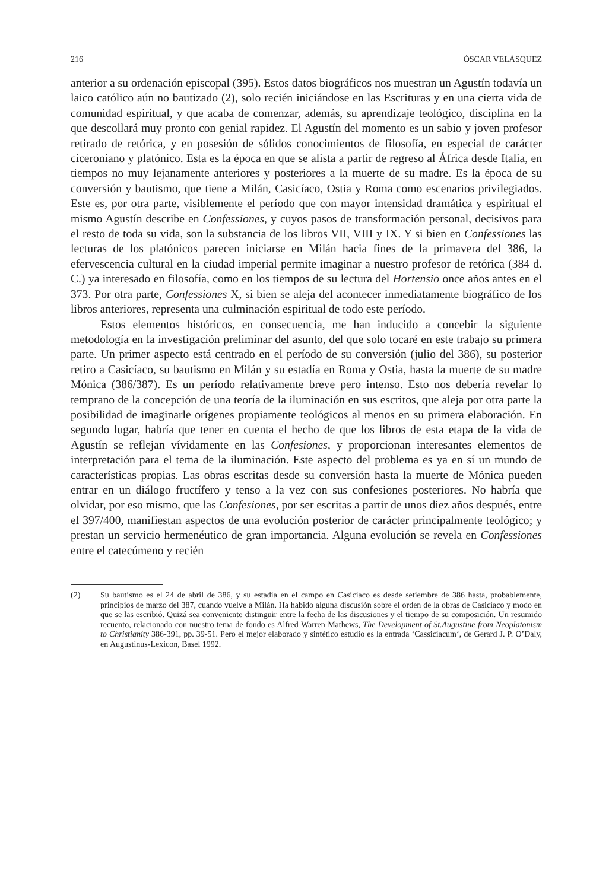216 ÓSCAR VELÁSQUEZ
anterior a su ordenación episcopal (395). Estos datos biográficos nos muestran un Agustín todavía un laico católico aún no bautizado (2), solo recién iniciándose en las Escrituras y en una cierta vida de comunidad espiritual, y que acaba de comenzar, además, su aprendizaje teológico, disciplina en la que descollará muy pronto con genial rapidez. El Agustín del momento es un sabio y joven profesor retirado de retórica, y en posesión de sólidos conocimientos de filosofía, en especial de carácter ciceroniano y platónico. Esta es la época en que se alista a partir de regreso al África desde Italia, en tiempos no muy lejanamente anteriores y posteriores a la muerte de su madre. Es la época de su conversión y bautismo, que tiene a Milán, Casicíaco, Ostia y Roma como escenarios privilegiados. Este es, por otra parte, visiblemente el período que con mayor intensidad dramática y espiritual el mismo Agustín describe en Confessiones, y cuyos pasos de transformación personal, decisivos para el resto de toda su vida, son la substancia de los libros VII, VIII y IX. Y si bien en Confessiones las lecturas de los platónicos parecen iniciarse en Milán hacia fines de la primavera del 386, la efervescencia cultural en la ciudad imperial permite imaginar a nuestro profesor de retórica (384 d. C.) ya interesado en filosofía, como en los tiempos de su lectura del Hortensio once años antes en el 373. Por otra parte, Confessiones X, si bien se aleja del acontecer inmediatamente biográfico de los libros anteriores, representa una culminación espiritual de todo este período.
Estos elementos históricos, en consecuencia, me han inducido a concebir la siguiente metodología en la investigación preliminar del asunto, del que solo tocaré en este trabajo su primera parte. Un primer aspecto está centrado en el período de su conversión (julio del 386), su posterior retiro a Casicíaco, su bautismo en Milán y su estadía en Roma y Ostia, hasta la muerte de su madre Mónica (386/387). Es un período relativamente breve pero intenso. Esto nos debería revelar lo temprano de la concepción de una teoría de la iluminación en sus escritos, que aleja por otra parte la posibilidad de imaginarle orígenes propiamente teológicos al menos en su primera elaboración. En segundo lugar, habría que tener en cuenta el hecho de que los libros de esta etapa de la vida de Agustín se reflejan vívidamente en las Confesiones, y proporcionan interesantes elementos de interpretación para el tema de la iluminación. Este aspecto del problema es ya en sí un mundo de características propias. Las obras escritas desde su conversión hasta la muerte de Mónica pueden entrar en un diálogo fructífero y tenso a la vez con sus confesiones posteriores. No habría que olvidar, por eso mismo, que las Confesiones, por ser escritas a partir de unos diez años después, entre el 397/400, manifiestan aspectos de una evolución posterior de carácter principalmente teológico; y prestan un servicio hermenéutico de gran importancia. Alguna evolución se revela en Confessiones entre el catecúmeno y recién
(2) Su bautismo es el 24 de abril de 386, y su estadía en el campo en Casicíaco es desde setiembre de 386 hasta, probablemente, principios de marzo del 387, cuando vuelve a Milán. Ha habido alguna discusión sobre el orden de la obras de Casicíaco y modo en que se las escribió. Quizá sea conveniente distinguir entre la fecha de las discusiones y el tiempo de su composición. Un resumido recuento, relacionado con nuestro tema de fondo es Alfred Warren Mathews, The Development of St.Augustine from Neoplatonism to Christianity 386-391, pp. 39-51. Pero el mejor elaborado y sintético estudio es la entrada ‘Cassiciacum‘, de Gerard J. P. O’Daly, en Augustinus-Lexicon, Basel 1992.